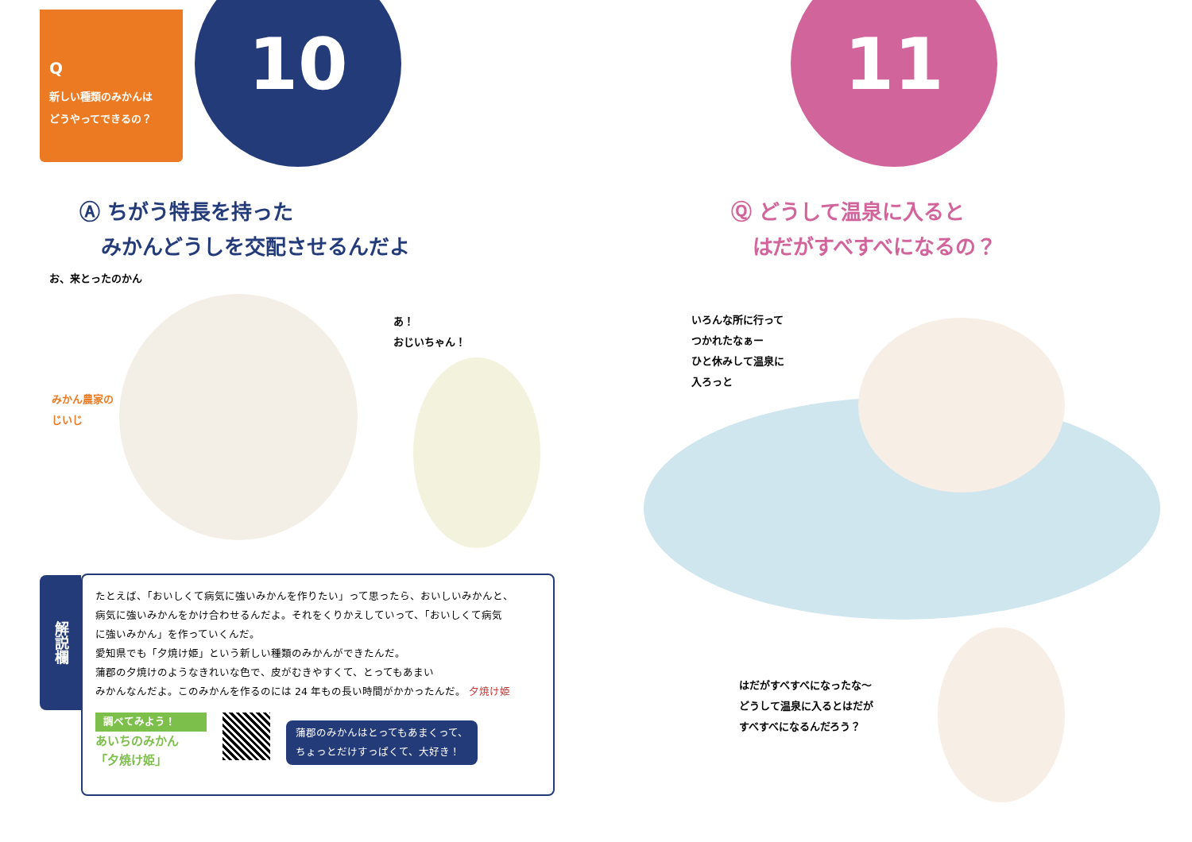Q
新しい種類のみかんは
どうやってできるの？
10
Ⓐ ちがう特長を持った
みかんどうしを交配させるんだよ
お、来とったのかん
あ！
おじいちゃん！
みかん農家の
じいじ
解説欄
たとえば、「おいしくて病気に強いみかんを作りたい」って思ったら、おいしいみかんと、
病気に強いみかんをかけ合わせるんだよ。それをくりかえしていって、「おいしくて病気
に強いみかん」を作っていくんだ。
愛知県でも「夕焼け姫」という新しい種類のみかんができたんだ。
蒲郡の夕焼けのようなきれいな色で、皮がむきやすくて、とってもあまい
みかんなんだよ。このみかんを作るのには 24 年もの長い時間がかかったんだ。 夕焼け姫
調べてみよう！
あいちのみかん
「夕焼け姫」
蒲郡のみかんはとってもあまくって、
ちょっとだけすっぱくて、大好き！
11
Ⓠ どうして温泉に入ると
はだがすべすべになるの？
いろんな所に行って
つかれたなぁー
ひと休みして温泉に
入ろっと
はだがすべすべになったな～
どうして温泉に入るとはだが
すべすべになるんだろう？